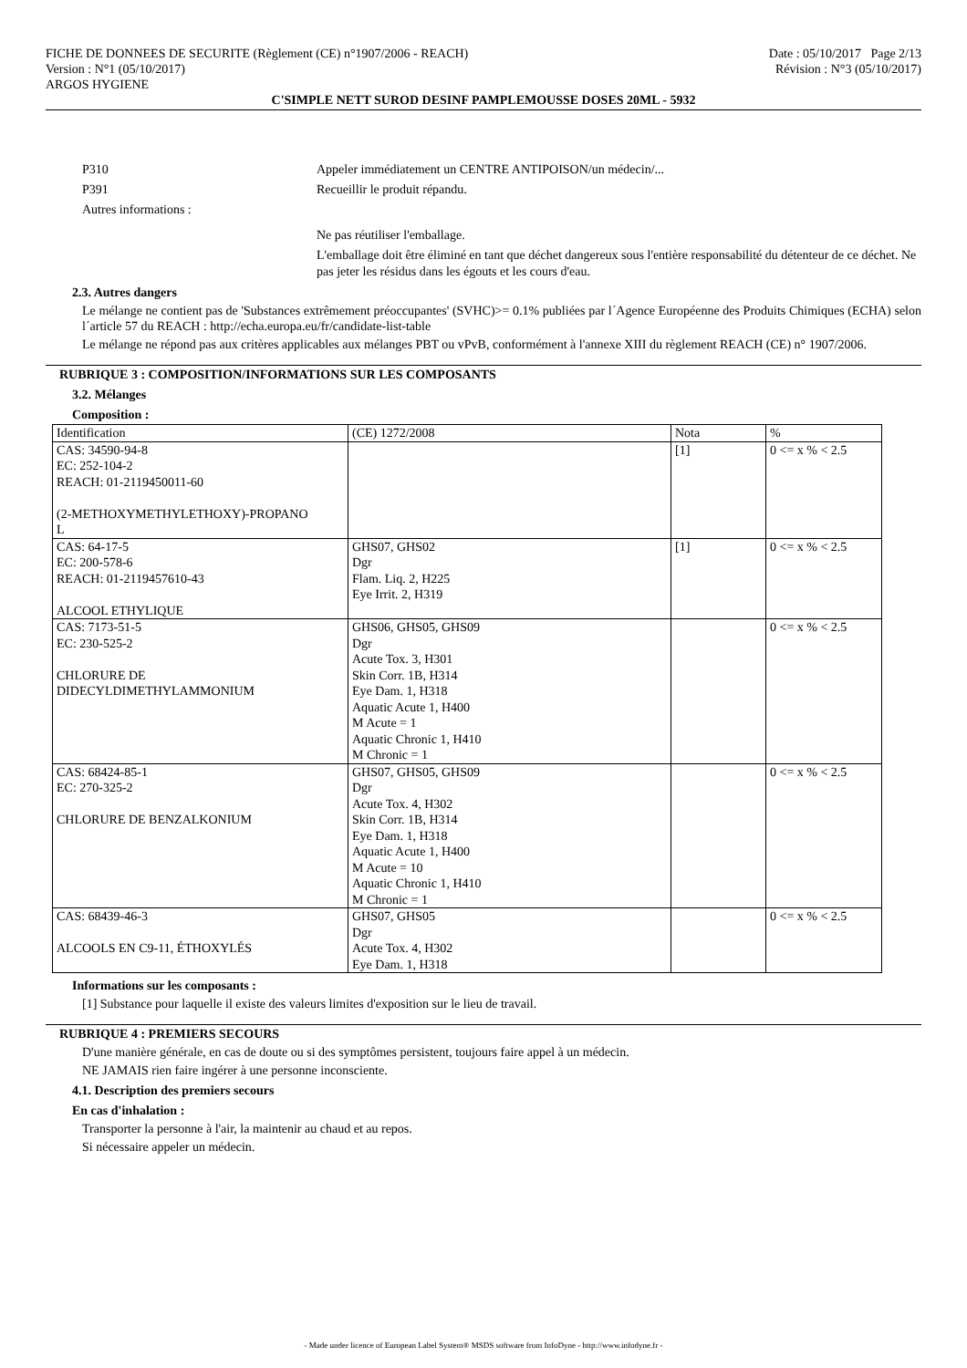FICHE DE DONNEES DE SECURITE (Règlement (CE) n°1907/2006 - REACH)
Version : N°1 (05/10/2017)
ARGOS HYGIENE
Date : 05/10/2017 Page 2/13
Révision : N°3 (05/10/2017)
C'SIMPLE NETT SUROD DESINF PAMPLEMOUSSE DOSES 20ML - 5932
P310 Appeler immédiatement un CENTRE ANTIPOISON/un médecin/...
P391 Recueillir le produit répandu.
Autres informations :
Ne pas réutiliser l'emballage.
L'emballage doit être éliminé en tant que déchet dangereux sous l'entière responsabilité du détenteur de ce déchet. Ne pas jeter les résidus dans les égouts et les cours d'eau.
2.3. Autres dangers
Le mélange ne contient pas de 'Substances extrêmement préoccupantes' (SVHC)>= 0.1% publiées par l´Agence Européenne des Produits Chimiques (ECHA) selon l´article 57 du REACH : http://echa.europa.eu/fr/candidate-list-table
Le mélange ne répond pas aux critères applicables aux mélanges PBT ou vPvB, conformément à l'annexe XIII du règlement REACH (CE) n° 1907/2006.
RUBRIQUE 3 : COMPOSITION/INFORMATIONS SUR LES COMPOSANTS
3.2. Mélanges
Composition :
| Identification | (CE) 1272/2008 | Nota | % |
| --- | --- | --- | --- |
| CAS: 34590-94-8 EC: 252-104-2 REACH: 01-2119450011-60 (2-METHOXYMETHYLETHOXY)-PROPANO L | | [1] | 0 <= x % < 2.5 |
| CAS: 64-17-5 EC: 200-578-6 REACH: 01-2119457610-43 ALCOOL ETHYLIQUE | GHS07, GHS02 Dgr Flam. Liq. 2, H225 Eye Irrit. 2, H319 | [1] | 0 <= x % < 2.5 |
| CAS: 7173-51-5 EC: 230-525-2 CHLORURE DE DIDECYLDIMETHYLAMMONIUM | GHS06, GHS05, GHS09 Dgr Acute Tox. 3, H301 Skin Corr. 1B, H314 Eye Dam. 1, H318 Aquatic Acute 1, H400 M Acute = 1 Aquatic Chronic 1, H410 M Chronic = 1 | | 0 <= x % < 2.5 |
| CAS: 68424-85-1 EC: 270-325-2 CHLORURE DE BENZALKONIUM | GHS07, GHS05, GHS09 Dgr Acute Tox. 4, H302 Skin Corr. 1B, H314 Eye Dam. 1, H318 Aquatic Acute 1, H400 M Acute = 10 Aquatic Chronic 1, H410 M Chronic = 1 | | 0 <= x % < 2.5 |
| CAS: 68439-46-3 ALCOOLS EN C9-11, ÉTHOXYLÉS | GHS07, GHS05 Dgr Acute Tox. 4, H302 Eye Dam. 1, H318 | | 0 <= x % < 2.5 |
Informations sur les composants :
[1] Substance pour laquelle il existe des valeurs limites d'exposition sur le lieu de travail.
RUBRIQUE 4 : PREMIERS SECOURS
D'une manière générale, en cas de doute ou si des symptômes persistent, toujours faire appel à un médecin.
NE JAMAIS rien faire ingérer à une personne inconsciente.
4.1. Description des premiers secours
En cas d'inhalation :
Transporter la personne à l'air, la maintenir au chaud et au repos.
Si nécessaire appeler un médecin.
- Made under licence of European Label System® MSDS software from InfoDyne - http://www.infodyne.fr -